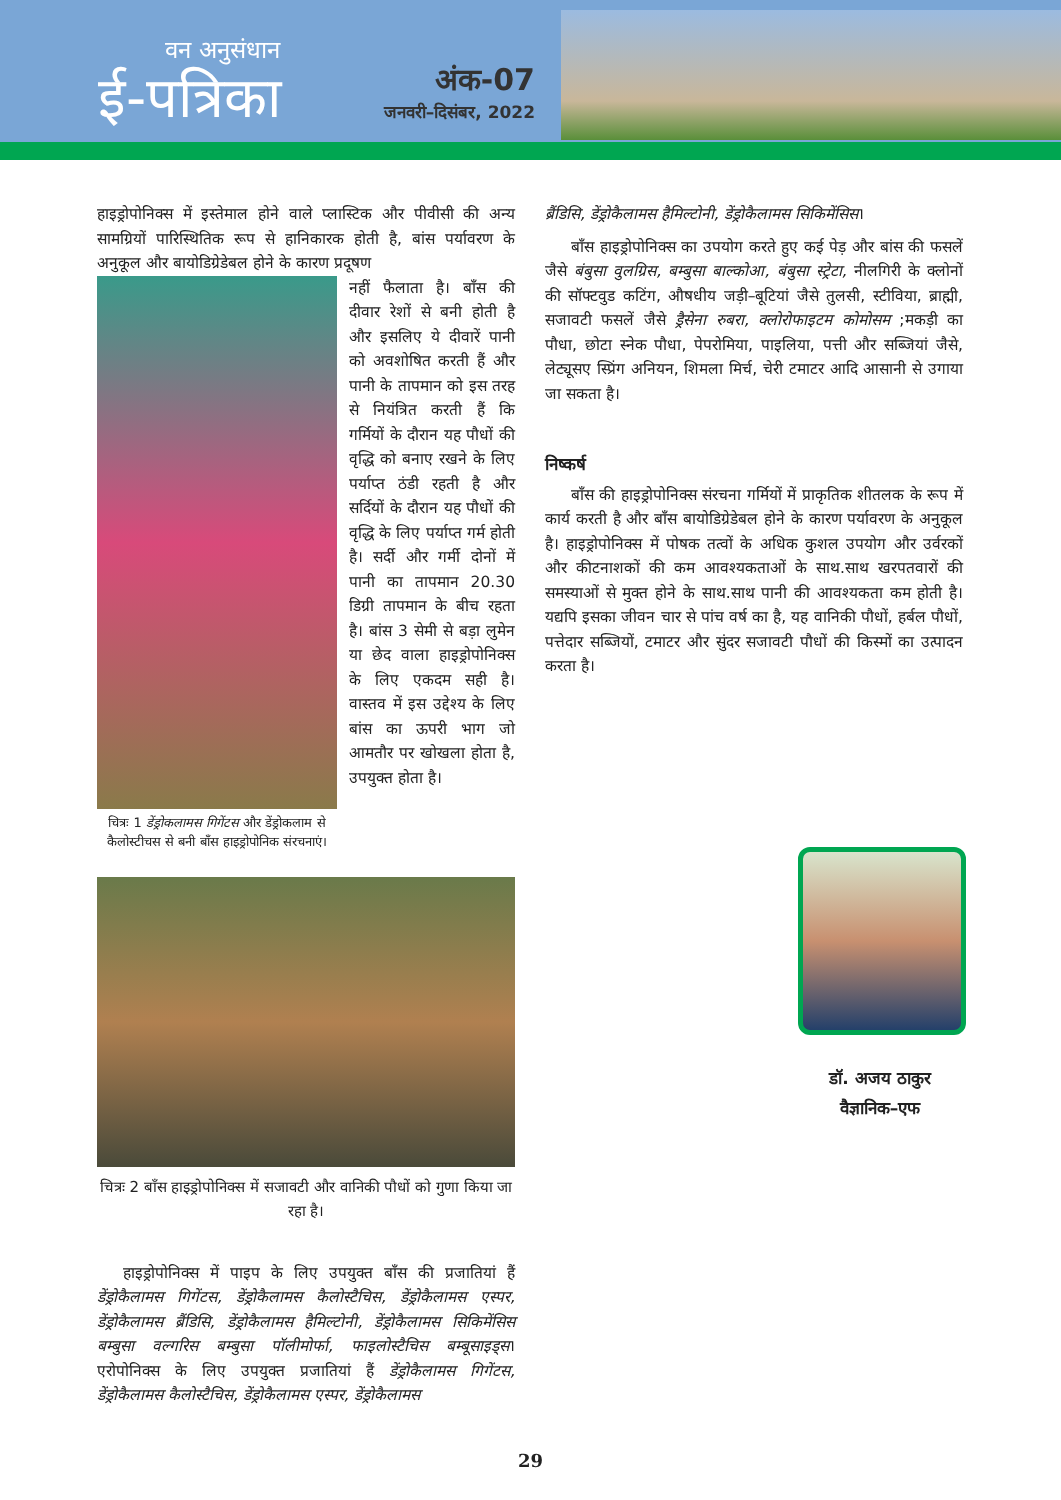वन अनुसंधान
ई-पत्रिका
अंक-07
जनवरी–दिसंबर, 2022
हाइड्रोपोनिक्स में इस्तेमाल होने वाले प्लास्टिक और पीवीसी की अन्य सामग्रियों पारिस्थितिक रूप से हानिकारक होती है, बांस पर्यावरण के अनुकूल और बायोडिग्रेडेबल होने के कारण प्रदूषण
चित्रः 1 डेंड्रोकलामस गिगेंटस और डेंड्रोकलाम से कैलोस्टीचस से बनी बाँस हाइड्रोपोनिक संरचनाएं।
नहीं फैलाता है। बाँस की दीवार रेशों से बनी होती है और इसलिए ये दीवारें पानी को अवशोषित करती हैं और पानी के तापमान को इस तरह से नियंत्रित करती हैं कि गर्मियों के दौरान यह पौधों की वृद्धि को बनाए रखने के लिए पर्याप्त ठंडी रहती है और सर्दियों के दौरान यह पौधों की वृद्धि के लिए पर्याप्त गर्म होती है। सर्दी और गर्मी दोनों में पानी का तापमान 20.30 डिग्री तापमान के बीच रहता है। बांस 3 सेमी से बड़ा लुमेन या छेद वाला हाइड्रोपोनिक्स के लिए एकदम सही है। वास्तव में इस उद्देश्य के लिए बांस का ऊपरी भाग जो आमतौर पर खोखला होता है, उपयुक्त होता है।
चित्रः 2 बाँस हाइड्रोपोनिक्स में सजावटी और वानिकी पौधों को गुणा किया जा रहा है।
हाइड्रोपोनिक्स में पाइप के लिए उपयुक्त बाँस की प्रजातियां हैं डेंड्रोकैलामस गिगेंटस, डेंड्रोकैलामस कैलोस्टैचिस, डेंड्रोकैलामस एस्पर, डेंड्रोकैलामस ब्रैंडिसि, डेंड्रोकैलामस हैमिल्टोनी, डेंड्रोकैलामस सिकिमेंसिस बम्बुसा वल्गरिस बम्बुसा पॉलीमोर्फा, फाइलोस्टैचिस बम्बूसाइड्स। एरोपोनिक्स के लिए उपयुक्त प्रजातियां हैं डेंड्रोकैलामस गिगेंटस, डेंड्रोकैलामस कैलोस्टैचिस, डेंड्रोकैलामस एस्पर, डेंड्रोकैलामस
ब्रैंडिसि, डेंड्रोकैलामस हैमिल्टोनी, डेंड्रोकैलामस सिकिमेंसिस।
बाँस हाइड्रोपोनिक्स का उपयोग करते हुए कई पेड़ और बांस की फसलें जैसे बंबुसा वुलग्रिस, बम्बुसा बाल्कोआ, बंबुसा स्ट्रेटा, नीलगिरी के क्लोनों की सॉफ्टवुड कटिंग, औषधीय जड़ी–बूटियां जैसे तुलसी, स्टीविया, ब्राह्मी, सजावटी फसलें जैसे ड्रैसेना रुबरा, क्लोरोफाइटम कोमोसम ;मकड़ी का पौधा, छोटा स्नेक पौधा, पेपरोमिया, पाइलिया, पत्ती और सब्जियां जैसे, लेट्यूसए स्प्रिंग अनियन, शिमला मिर्च, चेरी टमाटर आदि आसानी से उगाया जा सकता है।
निष्कर्ष
बाँस की हाइड्रोपोनिक्स संरचना गर्मियों में प्राकृतिक शीतलक के रूप में कार्य करती है और बाँस बायोडिग्रेडेबल होने के कारण पर्यावरण के अनुकूल है। हाइड्रोपोनिक्स में पोषक तत्वों के अधिक कुशल उपयोग और उर्वरकों और कीटनाशकों की कम आवश्यकताओं के साथ.साथ खरपतवारों की समस्याओं से मुक्त होने के साथ.साथ पानी की आवश्यकता कम होती है। यद्यपि इसका जीवन चार से पांच वर्ष का है, यह वानिकी पौधों, हर्बल पौधों, पत्तेदार सब्जियों, टमाटर और सुंदर सजावटी पौधों की किस्मों का उत्पादन करता है।
डॉ. अजय ठाकुर
वैज्ञानिक–एफ
29